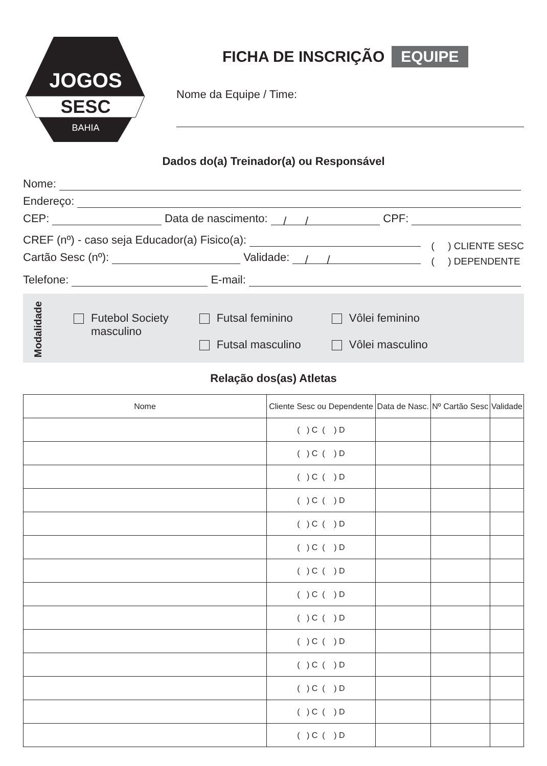JOGOS
SESC
BAHIA
FICHA DE INSCRIÇÃO EQUIPE
Nome da Equipe / Time:
Dados do(a) Treinador(a) ou Responsável
Nome:
Endereço:
CEP: Data de nascimento: / / CPF:
CREF (nº) - caso seja Educador(a) Fisico(a):
Cartão Sesc (nº): Validade: / /
( ) CLIENTE SESC
( ) DEPENDENTE
Telefone: E-mail:
Modalidade
Futebol Society
masculino
Futsal feminino
Futsal masculino
Vôlei feminino
Vôlei masculino
Relação dos(as) Atletas
| Nome | Cliente Sesc ou Dependente | Data de Nasc. | Nº Cartão Sesc | Validade |
| --- | --- | --- | --- | --- |
| | ( ) C ( ) D | | | |
| | ( ) C ( ) D | | | |
| | ( ) C ( ) D | | | |
| | ( ) C ( ) D | | | |
| | ( ) C ( ) D | | | |
| | ( ) C ( ) D | | | |
| | ( ) C ( ) D | | | |
| | ( ) C ( ) D | | | |
| | ( ) C ( ) D | | | |
| | ( ) C ( ) D | | | |
| | ( ) C ( ) D | | | |
| | ( ) C ( ) D | | | |
| | ( ) C ( ) D | | | |
| | ( ) C ( ) D | | | |